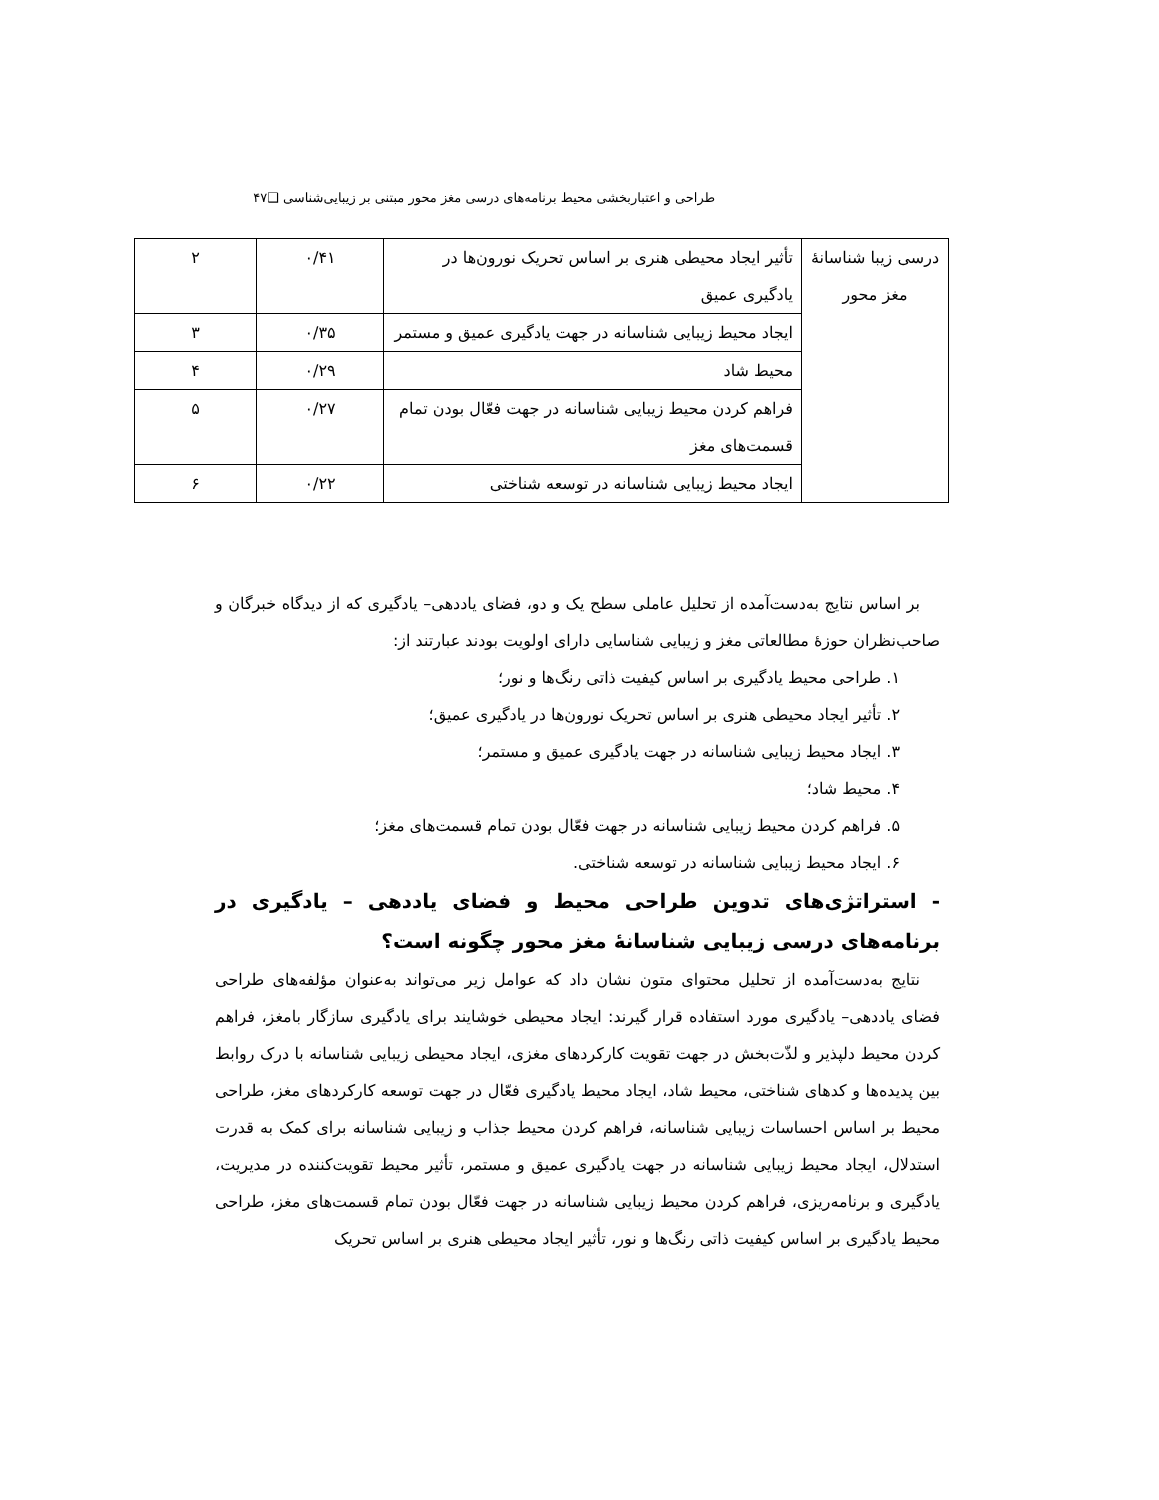طراحی و اعتباربخشی محیط برنامه‌های درسی مغز محور مبتنی بر زیبایی‌شناسی ❑۴۷
| درسی زیبا شناسانهٔ مغز محور | تأثیر ایجاد محیطی هنری بر اساس تحریک نورون‌ها در یادگیری عمیق | ۰/۴۱ | ۲ |
| | ایجاد محیط زیبایی شناسانه در جهت یادگیری عمیق و مستمر | ۰/۳۵ | ۳ |
| | محیط شاد | ۰/۲۹ | ۴ |
| | فراهم کردن محیط زیبایی شناسانه در جهت فعّال بودن تمام قسمت‌های مغز | ۰/۲۷ | ۵ |
| | ایجاد محیط زیبایی شناسانه در توسعه شناختی | ۰/۲۲ | ۶ |
بر اساس نتایج به‌دست‌آمده از تحلیل عاملی سطح یک و دو، فضای یاددهی– یادگیری که از دیدگاه خبرگان و صاحب‌نظران حوزهٔ مطالعاتی مغز و زیبایی شناسایی دارای اولویت بودند عبارتند از:
۱. طراحی محیط یادگیری بر اساس کیفیت ذاتی رنگ‌ها و نور؛
۲. تأثیر ایجاد محیطی هنری بر اساس تحریک نورون‌ها در یادگیری عمیق؛
۳. ایجاد محیط زیبایی شناسانه در جهت یادگیری عمیق و مستمر؛
۴. محیط شاد؛
۵. فراهم کردن محیط زیبایی شناسانه در جهت فعّال بودن تمام قسمت‌های مغز؛
۶. ایجاد محیط زیبایی شناسانه در توسعه شناختی.
- استراتژی‌های تدوین طراحی محیط و فضای یاددهی – یادگیری در برنامه‌های درسی زیبایی شناسانهٔ مغز محور چگونه است؟
نتایج به‌دست‌آمده از تحلیل محتوای متون نشان داد که عوامل زیر می‌تواند به‌عنوان مؤلفه‌های طراحی فضای یاددهی– یادگیری مورد استفاده قرار گیرند: ایجاد محیطی خوشایند برای یادگیری سازگار بامغز، فراهم کردن محیط دلپذیر و لذّت‌بخش در جهت تقویت کارکردهای مغزی، ایجاد محیطی زیبایی شناسانه با درک روابط بین پدیده‌ها و کدهای شناختی، محیط شاد، ایجاد محیط یادگیری فعّال در جهت توسعه کارکردهای مغز، طراحی محیط بر اساس احساسات زیبایی شناسانه، فراهم کردن محیط جذاب و زیبایی شناسانه برای کمک به قدرت استدلال، ایجاد محیط زیبایی شناسانه در جهت یادگیری عمیق و مستمر، تأثیر محیط تقویت‌کننده در مدیریت، یادگیری و برنامه‌ریزی، فراهم کردن محیط زیبایی شناسانه در جهت فعّال بودن تمام قسمت‌های مغز، طراحی محیط یادگیری بر اساس کیفیت ذاتی رنگ‌ها و نور، تأثیر ایجاد محیطی هنری بر اساس تحریک